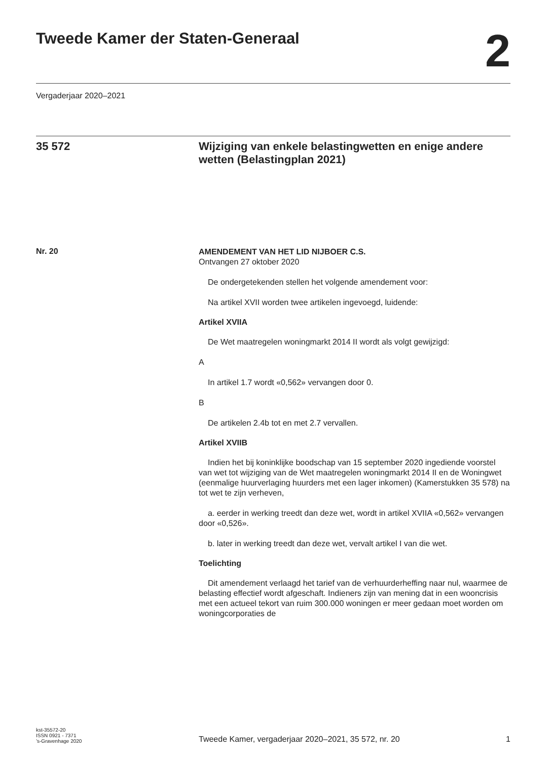Tweede Kamer der Staten-Generaal
2
Vergaderjaar 2020–2021
35 572 Wijziging van enkele belastingwetten en enige andere wetten (Belastingplan 2021)
Nr. 20
AMENDEMENT VAN HET LID NIJBOER C.S.
Ontvangen 27 oktober 2020
De ondergetekenden stellen het volgende amendement voor:
Na artikel XVII worden twee artikelen ingevoegd, luidende:
Artikel XVIIA
De Wet maatregelen woningmarkt 2014 II wordt als volgt gewijzigd:
A
In artikel 1.7 wordt «0,562» vervangen door 0.
B
De artikelen 2.4b tot en met 2.7 vervallen.
Artikel XVIIB
Indien het bij koninklijke boodschap van 15 september 2020 ingediende voorstel van wet tot wijziging van de Wet maatregelen woningmarkt 2014 II en de Woningwet (eenmalige huurverlaging huurders met een lager inkomen) (Kamerstukken 35 578) na tot wet te zijn verheven,
a. eerder in werking treedt dan deze wet, wordt in artikel XVIIA «0,562» vervangen door «0,526».
b. later in werking treedt dan deze wet, vervalt artikel I van die wet.
Toelichting
Dit amendement verlaagd het tarief van de verhuurderheffing naar nul, waarmee de belasting effectief wordt afgeschaft. Indieners zijn van mening dat in een wooncrisis met een actueel tekort van ruim 300.000 woningen er meer gedaan moet worden om woningcorporaties de
kst-35572-20
ISSN 0921 - 7371
’s-Gravenhage 2020
Tweede Kamer, vergaderjaar 2020–2021, 35 572, nr. 20
1